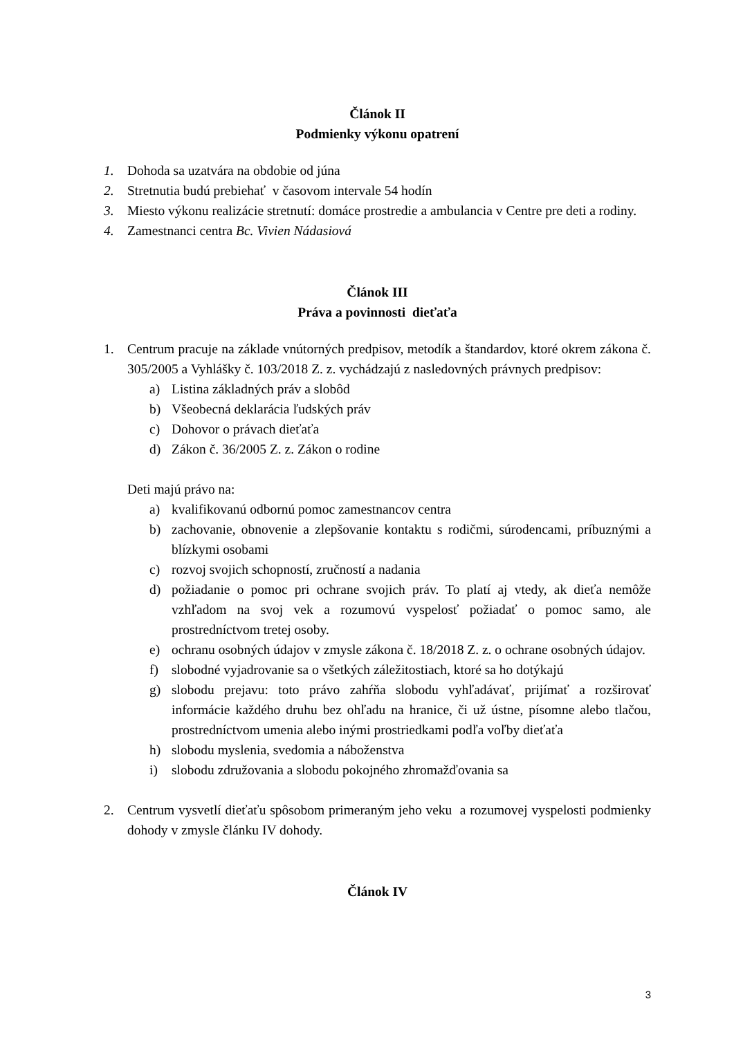Článok II
Podmienky výkonu opatrení
1. Dohoda sa uzatvára na obdobie od júna
2. Stretnutia budú prebiehať v časovom intervale 54 hodín
3. Miesto výkonu realizácie stretnutí: domáce prostredie a ambulancia v Centre pre deti a rodiny.
4. Zamestnanci centra Bc. Vivien Nádasiová
Článok III
Práva a povinnosti dieťaťa
1. Centrum pracuje na základe vnútorných predpisov, metodík a štandardov, ktoré okrem zákona č. 305/2005 a Vyhlášky č. 103/2018 Z. z. vychádzajú z nasledovných právnych predpisov:
a) Listina základných práv a slobôd
b) Všeobecná deklarácia ľudských práv
c) Dohovor o právach dieťaťa
d) Zákon č. 36/2005 Z. z. Zákon o rodine
Deti majú právo na:
a) kvalifikovanú odbornú pomoc zamestnancov centra
b) zachovanie, obnovenie a zlepšovanie kontaktu s rodičmi, súrodencami, príbuznými a blízkymi osobami
c) rozvoj svojich schopností, zručností a nadania
d) požiadanie o pomoc pri ochrane svojich práv. To platí aj vtedy, ak dieťa nemôže vzhľadom na svoj vek a rozumovú vyspelosť požiadať o pomoc samo, ale prostredníctvom tretej osoby.
e) ochranu osobných údajov v zmysle zákona č. 18/2018 Z. z. o ochrane osobných údajov.
f) slobodné vyjadrovanie sa o všetkých záležitostiach, ktoré sa ho dotýkajú
g) slobodu prejavu: toto právo zahŕňa slobodu vyhľadávať, prijímať a rozširovať informácie každého druhu bez ohľadu na hranice, či už ústne, písomne alebo tlačou, prostredníctvom umenia alebo inými prostriedkami podľa voľby dieťaťa
h) slobodu myslenia, svedomia a náboženstva
i) slobodu združovania a slobodu pokojného zhromažďovania sa
2. Centrum vysvetlí dieťaťu spôsobom primeraným jeho veku a rozumovej vyspelosti podmienky dohody v zmysle článku IV dohody.
Článok IV
3